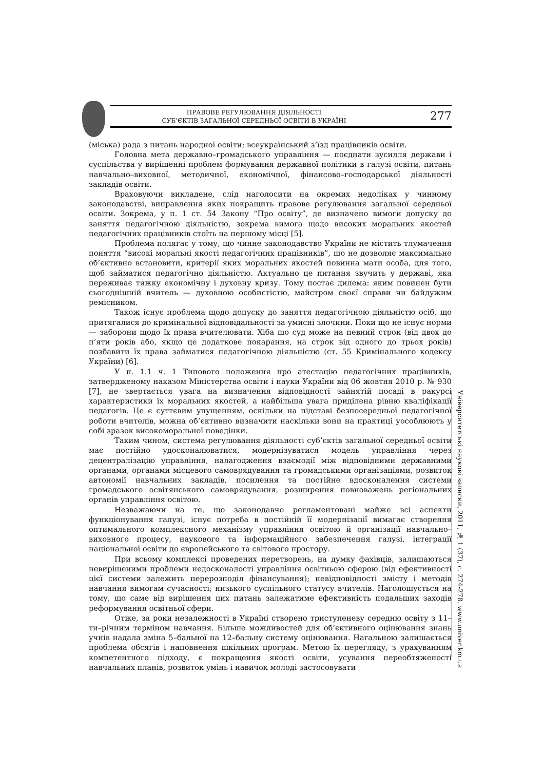ПРАВОВЕ РЕГУЛЮВАННЯ ДІЯЛЬНОСТІ
СУБ’ЄКТІВ ЗАГАЛЬНОЇ СЕРЕДНЬОЇ ОСВІТИ В УКРАЇНІ
277
(міська) рада з питань народної освіти; всеукраїнський з’їзд працівників освіти.
Головна мета державно–громадського управління — поєднати зусилля держави і суспільства у вирішенні проблем формування державної політики в галузі освіти, питань навчально–виховної, методичної, економічної, фінансово–господарської діяльності закладів освіти.
Враховуючи викладене, слід наголосити на окремих недоліках у чинному законодавстві, виправлення яких покращить правове регулювання загальної середньої освіти. Зокрема, у п. 1 ст. 54 Закону “Про освіту”, де визначено вимоги допуску до заняття педагогічною діяльністю, зокрема вимога щодо високих моральних якостей педагогічних працівників стоїть на першому місці [5].
Проблема полягає у тому, що чинне законодавство України не містить тлумачення поняття “високі моральні якості педагогічних працівників”, що не дозволяє максимально об’єктивно встановити, критерії яких моральних якостей повинна мати особа, для того, щоб займатися педагогічно діяльністю. Актуально це питання звучить у державі, яка переживає тяжку економічну і духовну кризу. Тому постає дилема: яким повинен бути сьогоднішній вчитель — духовною особистістю, майстром своєї справи чи байдужим ремісником.
Також існує проблема щодо допуску до заняття педагогічною діяльністю осіб, що притягалися до кримінальної відповідальності за умисні злочини. Поки що не існує норми — заборони щодо їх права вчителювати. Хіба що суд може на певний строк (від двох до п’яти років або, якщо це додаткове покарання, на строк від одного до трьох років) позбавити їх права займатися педагогічною діяльністю (ст. 55 Кримінального кодексу України) [6].
У п. 1.1 ч. 1 Типового положення про атестацію педагогічних працівників, затвердженому наказом Міністерства освіти і науки України від 06 жовтня 2010 р. № 930 [7], не звертається увага на визначення відповідності зайнятій посаді в ракурсі характеристики їх моральних якостей, а найбільша увага приділена рівню кваліфікації педагогів. Це є суттєвим упущенням, оскільки на підставі безпосередньої педагогічної роботи вчителів, можна об’єктивно визначити наскільки вони на практиці уособлюють у собі зразок високоморальної поведінки.
Таким чином, система регулювання діяльності суб’єктів загальної середньої освіти має постійно удосконалюватися, модернізуватися модель управління через децентралізацію управління, налагодження взаємодії між відповідними державними органами, органами місцевого самоврядування та громадськими організаціями, розвиток автономії навчальних закладів, посилення та постійне вдосконалення системи громадського освітянського самоврядування, розширення повноважень регіональних органів управління освітою.
Незважаючи на те, що законодавчо регламентовані майже всі аспекти функціонування галузі, існує потреба в постійній її модернізації вимагає створення оптимального комплексного механізму управління освітою й організації навчально–виховного процесу, наукового та інформаційного забезпечення галузі, інтеграції національної освіти до європейського та світового простору.
При всьому комплексі проведених перетворень, на думку фахівців, залишаються невирішеними проблеми недосконалості управління освітньою сферою (від ефективності цієї системи залежить перерозподіл фінансування); невідповідності змісту і методів навчання вимогам сучасності; низького суспільного статусу вчителів. Наголошується на тому, що саме від вирішення цих питань залежатиме ефективність подальших заходів реформування освітньої сфери.
Отже, за роки незалежності в Україні створено триступеневу середню освіту з 11–ти–річним терміном навчання. Більше можливостей для об’єктивного оцінювання знань учнів надала зміна 5–бальної на 12–бальну систему оцінювання. Нагальною залишається проблема обсягів і наповнення шкільних програм. Метою їх перегляду, з урахуванням компетентного підходу, є покращення якості освіти, усування переобтяженості навчальних планів, розвиток умінь і навичок молоді застосовувати
Університетські наукові записки, 2011, № 1 (37), с. 274-278. www.univer.km.ua